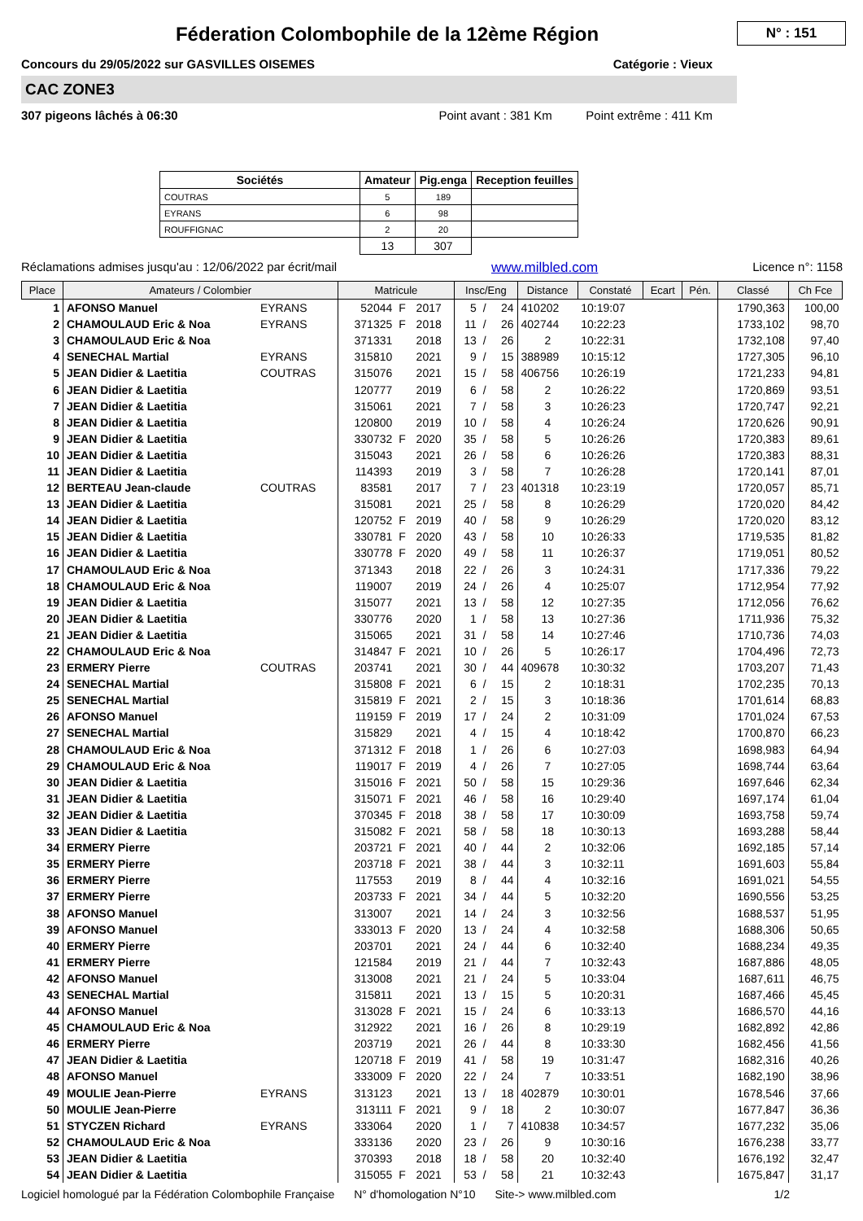N° : 151
Féderation Colombophile de la 12ème Région
Concours du 29/05/2022 sur GASVILLES OISEMES Catégorie : Vieux
CAC ZONE3
307 pigeons lâchés à 06:30 Point avant : 381 Km Point extrême : 411 Km
| Sociétés | Amateur | Pig.enga | Reception feuilles |
| --- | --- | --- | --- |
| COUTRAS | 5 | 189 | |
| EYRANS | 6 | 98 | |
| ROUFFIGNAC | 2 | 20 | |
| | 13 | 307 | |
Réclamations admises jusqu'au : 12/06/2022 par écrit/mail www.milbled.com Licence n°: 1158
| Place | Amateurs / Colombier | | Matricule | | | Insc/Eng | | | Distance | Constaté | Ecart | Pén. | Classé | Ch Fce |
| --- | --- | --- | --- | --- | --- | --- | --- | --- | --- | --- | --- | --- | --- | --- |
| 1 | AFONSO Manuel | EYRANS | 52044 | F | 2017 | 5 | / | 24 | 410202 | 10:19:07 | | | 1790,363 | 100,00 |
| 2 | CHAMOULAUD Eric & Noa | EYRANS | 371325 | F | 2018 | 11 | / | 26 | 402744 | 10:22:23 | | | 1733,102 | 98,70 |
| 3 | CHAMOULAUD Eric & Noa | | 371331 | | 2018 | 13 | / | 26 | 2 | 10:22:31 | | | 1732,108 | 97,40 |
| 4 | SENECHAL Martial | EYRANS | 315810 | | 2021 | 9 | / | 15 | 388989 | 10:15:12 | | | 1727,305 | 96,10 |
| 5 | JEAN Didier & Laetitia | COUTRAS | 315076 | | 2021 | 15 | / | 58 | 406756 | 10:26:19 | | | 1721,233 | 94,81 |
| 6 | JEAN Didier & Laetitia | | 120777 | | 2019 | 6 | / | 58 | 2 | 10:26:22 | | | 1720,869 | 93,51 |
| 7 | JEAN Didier & Laetitia | | 315061 | | 2021 | 7 | / | 58 | 3 | 10:26:23 | | | 1720,747 | 92,21 |
| 8 | JEAN Didier & Laetitia | | 120800 | | 2019 | 10 | / | 58 | 4 | 10:26:24 | | | 1720,626 | 90,91 |
| 9 | JEAN Didier & Laetitia | | 330732 | F | 2020 | 35 | / | 58 | 5 | 10:26:26 | | | 1720,383 | 89,61 |
| 10 | JEAN Didier & Laetitia | | 315043 | | 2021 | 26 | / | 58 | 6 | 10:26:26 | | | 1720,383 | 88,31 |
| 11 | JEAN Didier & Laetitia | | 114393 | | 2019 | 3 | / | 58 | 7 | 10:26:28 | | | 1720,141 | 87,01 |
| 12 | BERTEAU Jean-claude | COUTRAS | 83581 | | 2017 | 7 | / | 23 | 401318 | 10:23:19 | | | 1720,057 | 85,71 |
| 13 | JEAN Didier & Laetitia | | 315081 | | 2021 | 25 | / | 58 | 8 | 10:26:29 | | | 1720,020 | 84,42 |
| 14 | JEAN Didier & Laetitia | | 120752 | F | 2019 | 40 | / | 58 | 9 | 10:26:29 | | | 1720,020 | 83,12 |
| 15 | JEAN Didier & Laetitia | | 330781 | F | 2020 | 43 | / | 58 | 10 | 10:26:33 | | | 1719,535 | 81,82 |
| 16 | JEAN Didier & Laetitia | | 330778 | F | 2020 | 49 | / | 58 | 11 | 10:26:37 | | | 1719,051 | 80,52 |
| 17 | CHAMOULAUD Eric & Noa | | 371343 | | 2018 | 22 | / | 26 | 3 | 10:24:31 | | | 1717,336 | 79,22 |
| 18 | CHAMOULAUD Eric & Noa | | 119007 | | 2019 | 24 | / | 26 | 4 | 10:25:07 | | | 1712,954 | 77,92 |
| 19 | JEAN Didier & Laetitia | | 315077 | | 2021 | 13 | / | 58 | 12 | 10:27:35 | | | 1712,056 | 76,62 |
| 20 | JEAN Didier & Laetitia | | 330776 | | 2020 | 1 | / | 58 | 13 | 10:27:36 | | | 1711,936 | 75,32 |
| 21 | JEAN Didier & Laetitia | | 315065 | | 2021 | 31 | / | 58 | 14 | 10:27:46 | | | 1710,736 | 74,03 |
| 22 | CHAMOULAUD Eric & Noa | | 314847 | F | 2021 | 10 | / | 26 | 5 | 10:26:17 | | | 1704,496 | 72,73 |
| 23 | ERMERY Pierre | COUTRAS | 203741 | | 2021 | 30 | / | 44 | 409678 | 10:30:32 | | | 1703,207 | 71,43 |
| 24 | SENECHAL Martial | | 315808 | F | 2021 | 6 | / | 15 | 2 | 10:18:31 | | | 1702,235 | 70,13 |
| 25 | SENECHAL Martial | | 315819 | F | 2021 | 2 | / | 15 | 3 | 10:18:36 | | | 1701,614 | 68,83 |
| 26 | AFONSO Manuel | | 119159 | F | 2019 | 17 | / | 24 | 2 | 10:31:09 | | | 1701,024 | 67,53 |
| 27 | SENECHAL Martial | | 315829 | | 2021 | 4 | / | 15 | 4 | 10:18:42 | | | 1700,870 | 66,23 |
| 28 | CHAMOULAUD Eric & Noa | | 371312 | F | 2018 | 1 | / | 26 | 6 | 10:27:03 | | | 1698,983 | 64,94 |
| 29 | CHAMOULAUD Eric & Noa | | 119017 | F | 2019 | 4 | / | 26 | 7 | 10:27:05 | | | 1698,744 | 63,64 |
| 30 | JEAN Didier & Laetitia | | 315016 | F | 2021 | 50 | / | 58 | 15 | 10:29:36 | | | 1697,646 | 62,34 |
| 31 | JEAN Didier & Laetitia | | 315071 | F | 2021 | 46 | / | 58 | 16 | 10:29:40 | | | 1697,174 | 61,04 |
| 32 | JEAN Didier & Laetitia | | 370345 | F | 2018 | 38 | / | 58 | 17 | 10:30:09 | | | 1693,758 | 59,74 |
| 33 | JEAN Didier & Laetitia | | 315082 | F | 2021 | 58 | / | 58 | 18 | 10:30:13 | | | 1693,288 | 58,44 |
| 34 | ERMERY Pierre | | 203721 | F | 2021 | 40 | / | 44 | 2 | 10:32:06 | | | 1692,185 | 57,14 |
| 35 | ERMERY Pierre | | 203718 | F | 2021 | 38 | / | 44 | 3 | 10:32:11 | | | 1691,603 | 55,84 |
| 36 | ERMERY Pierre | | 117553 | | 2019 | 8 | / | 44 | 4 | 10:32:16 | | | 1691,021 | 54,55 |
| 37 | ERMERY Pierre | | 203733 | F | 2021 | 34 | / | 44 | 5 | 10:32:20 | | | 1690,556 | 53,25 |
| 38 | AFONSO Manuel | | 313007 | | 2021 | 14 | / | 24 | 3 | 10:32:56 | | | 1688,537 | 51,95 |
| 39 | AFONSO Manuel | | 333013 | F | 2020 | 13 | / | 24 | 4 | 10:32:58 | | | 1688,306 | 50,65 |
| 40 | ERMERY Pierre | | 203701 | | 2021 | 24 | / | 44 | 6 | 10:32:40 | | | 1688,234 | 49,35 |
| 41 | ERMERY Pierre | | 121584 | | 2019 | 21 | / | 44 | 7 | 10:32:43 | | | 1687,886 | 48,05 |
| 42 | AFONSO Manuel | | 313008 | | 2021 | 21 | / | 24 | 5 | 10:33:04 | | | 1687,611 | 46,75 |
| 43 | SENECHAL Martial | | 315811 | | 2021 | 13 | / | 15 | 5 | 10:20:31 | | | 1687,466 | 45,45 |
| 44 | AFONSO Manuel | | 313028 | F | 2021 | 15 | / | 24 | 6 | 10:33:13 | | | 1686,570 | 44,16 |
| 45 | CHAMOULAUD Eric & Noa | | 312922 | | 2021 | 16 | / | 26 | 8 | 10:29:19 | | | 1682,892 | 42,86 |
| 46 | ERMERY Pierre | | 203719 | | 2021 | 26 | / | 44 | 8 | 10:33:30 | | | 1682,456 | 41,56 |
| 47 | JEAN Didier & Laetitia | | 120718 | F | 2019 | 41 | / | 58 | 19 | 10:31:47 | | | 1682,316 | 40,26 |
| 48 | AFONSO Manuel | | 333009 | F | 2020 | 22 | / | 24 | 7 | 10:33:51 | | | 1682,190 | 38,96 |
| 49 | MOULIE Jean-Pierre | EYRANS | 313123 | | 2021 | 13 | / | 18 | 402879 | 10:30:01 | | | 1678,546 | 37,66 |
| 50 | MOULIE Jean-Pierre | | 313111 | F | 2021 | 9 | / | 18 | 2 | 10:30:07 | | | 1677,847 | 36,36 |
| 51 | STYCZEN Richard | EYRANS | 333064 | | 2020 | 1 | / | 7 | 410838 | 10:34:57 | | | 1677,232 | 35,06 |
| 52 | CHAMOULAUD Eric & Noa | | 333136 | | 2020 | 23 | / | 26 | 9 | 10:30:16 | | | 1676,238 | 33,77 |
| 53 | JEAN Didier & Laetitia | | 370393 | | 2018 | 18 | / | 58 | 20 | 10:32:40 | | | 1676,192 | 32,47 |
| 54 | JEAN Didier & Laetitia | | 315055 | F | 2021 | 53 | / | 58 | 21 | 10:32:43 | | | 1675,847 | 31,17 |
Logiciel homologué par la Fédération Colombophile Française N° d'homologation N°10 Site-> www.milbled.com 1/2